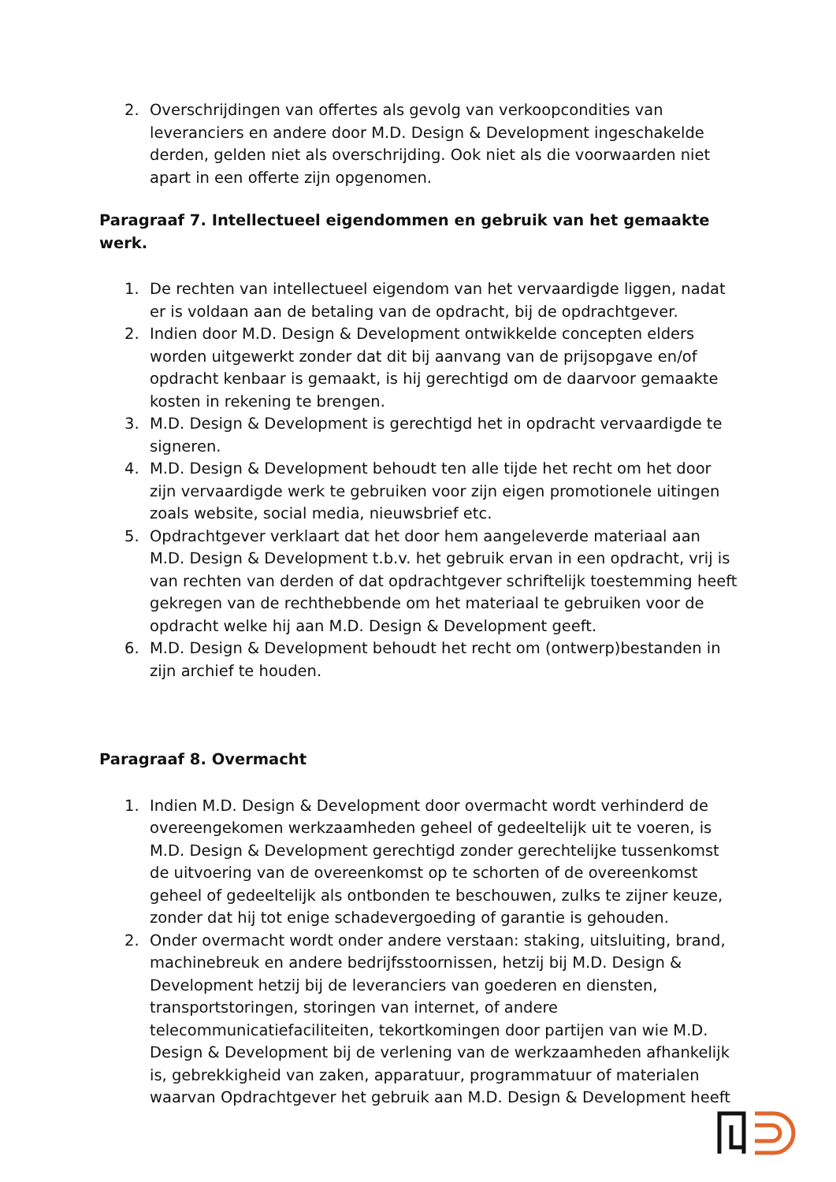2. Overschrijdingen van offertes als gevolg van verkoopcondities van leveranciers en andere door M.D. Design & Development ingeschakelde derden, gelden niet als overschrijding. Ook niet als die voorwaarden niet apart in een offerte zijn opgenomen.
Paragraaf 7. Intellectueel eigendommen en gebruik van het gemaakte werk.
1. De rechten van intellectueel eigendom van het vervaardigde liggen, nadat er is voldaan aan de betaling van de opdracht, bij de opdrachtgever.
2. Indien door M.D. Design & Development ontwikkelde concepten elders worden uitgewerkt zonder dat dit bij aanvang van de prijsopgave en/of opdracht kenbaar is gemaakt, is hij gerechtigd om de daarvoor gemaakte kosten in rekening te brengen.
3. M.D. Design & Development is gerechtigd het in opdracht vervaardigde te signeren.
4. M.D. Design & Development behoudt ten alle tijde het recht om het door zijn vervaardigde werk te gebruiken voor zijn eigen promotionele uitingen zoals website, social media, nieuwsbrief etc.
5. Opdrachtgever verklaart dat het door hem aangeleverde materiaal aan M.D. Design & Development t.b.v. het gebruik ervan in een opdracht, vrij is van rechten van derden of dat opdrachtgever schriftelijk toestemming heeft gekregen van de rechthebbende om het materiaal te gebruiken voor de opdracht welke hij aan M.D. Design & Development geeft.
6. M.D. Design & Development behoudt het recht om (ontwerp)bestanden in zijn archief te houden.
Paragraaf 8. Overmacht
1. Indien M.D. Design & Development door overmacht wordt verhinderd de overeengekomen werkzaamheden geheel of gedeeltelijk uit te voeren, is M.D. Design & Development gerechtigd zonder gerechtelijke tussenkomst de uitvoering van de overeenkomst op te schorten of de overeenkomst geheel of gedeeltelijk als ontbonden te beschouwen, zulks te zijner keuze, zonder dat hij tot enige schadevergoeding of garantie is gehouden.
2. Onder overmacht wordt onder andere verstaan: staking, uitsluiting, brand, machinebreuk en andere bedrijfsstoornissen, hetzij bij M.D. Design & Development hetzij bij de leveranciers van goederen en diensten, transportstoringen, storingen van internet, of andere telecommunicatiefaciliteiten, tekortkomingen door partijen van wie M.D. Design & Development bij de verlening van de werkzaamheden afhankelijk is, gebrekkigheid van zaken, apparatuur, programmatuur of materialen waarvan Opdrachtgever het gebruik aan M.D. Design & Development heeft